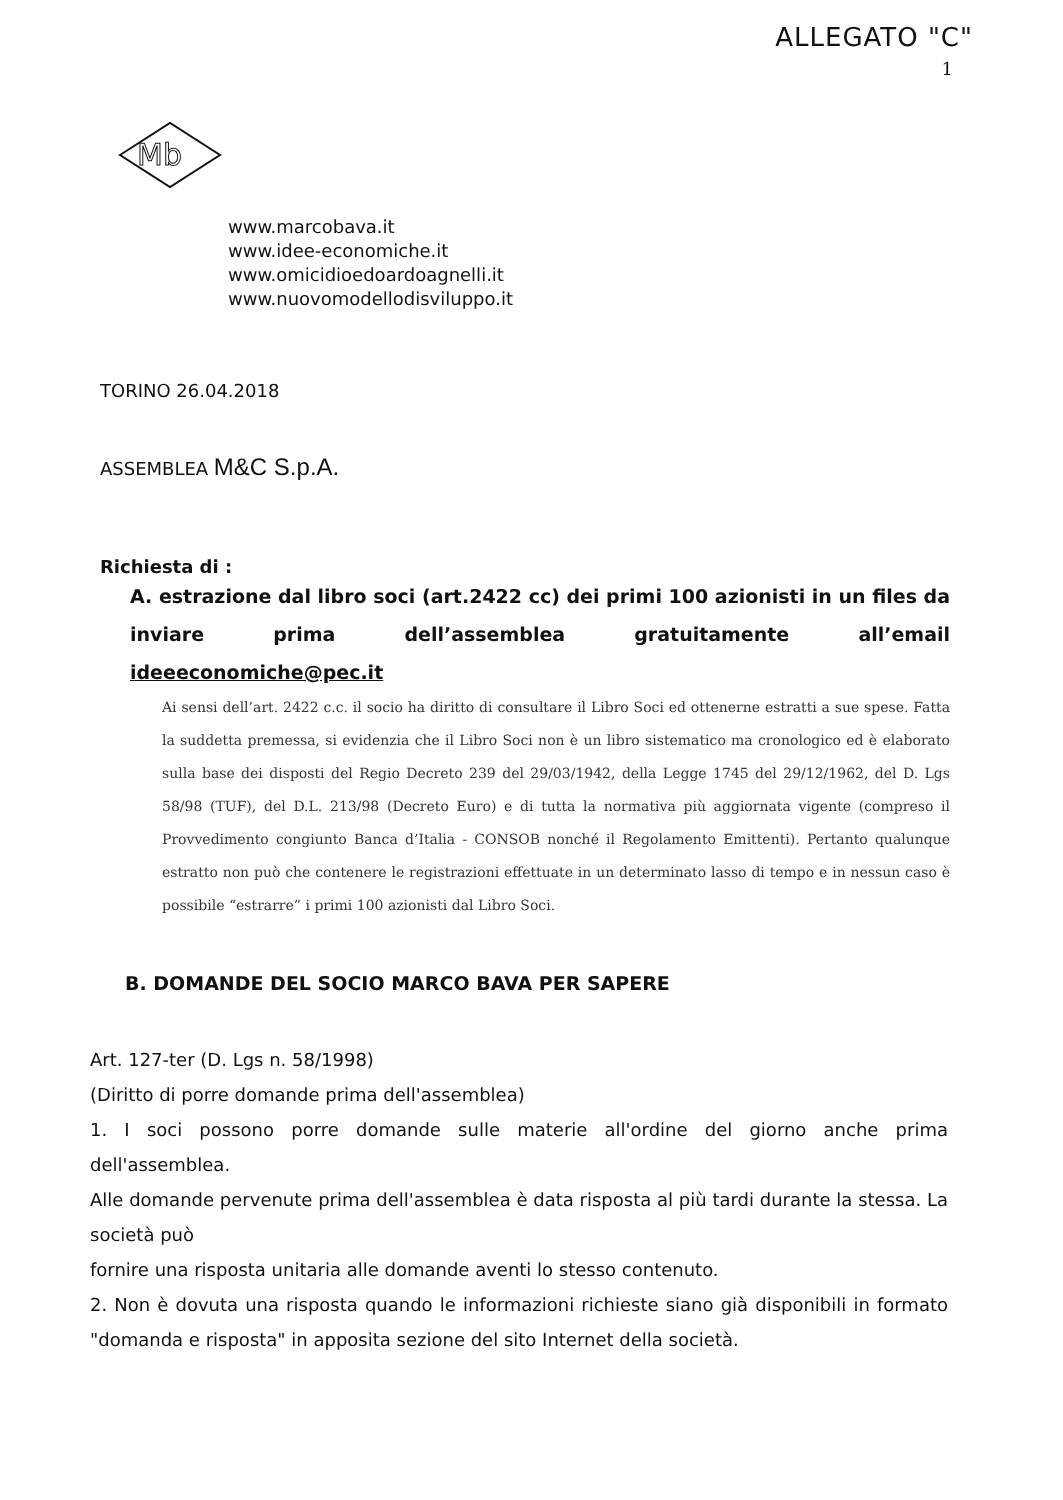ALLEGATO "C"
1
Mb
www.marcobava.it
www.idee-economiche.it
www.omicidioedoardoagnelli.it
www.nuovomodellodisviluppo.it
TORINO 26.04.2018
ASSEMBLEA M&C S.p.A.
Richiesta di :
A. estrazione dal libro soci (art.2422 cc) dei primi 100 azionisti in un files da inviare prima dell’assemblea gratuitamente all’email ideeeconomiche@pec.it
Ai sensi dell’art. 2422 c.c. il socio ha diritto di consultare il Libro Soci ed ottenerne estratti a sue spese. Fatta la suddetta premessa, si evidenzia che il Libro Soci non è un libro sistematico ma cronologico ed è elaborato sulla base dei disposti del Regio Decreto 239 del 29/03/1942, della Legge 1745 del 29/12/1962, del D. Lgs 58/98 (TUF), del D.L. 213/98 (Decreto Euro) e di tutta la normativa più aggiornata vigente (compreso il Provvedimento congiunto Banca d’Italia - CONSOB nonché il Regolamento Emittenti). Pertanto qualunque estratto non può che contenere le registrazioni effettuate in un determinato lasso di tempo e in nessun caso è possibile “estrarre” i primi 100 azionisti dal Libro Soci.
B. DOMANDE DEL SOCIO MARCO BAVA PER SAPERE
Art. 127-ter (D. Lgs n. 58/1998)
(Diritto di porre domande prima dell'assemblea)
1. I soci possono porre domande sulle materie all'ordine del giorno anche prima dell'assemblea.
Alle domande pervenute prima dell'assemblea è data risposta al più tardi durante la stessa. La società può
fornire una risposta unitaria alle domande aventi lo stesso contenuto.
2. Non è dovuta una risposta quando le informazioni richieste siano già disponibili in formato "domanda e risposta" in apposita sezione del sito Internet della società.